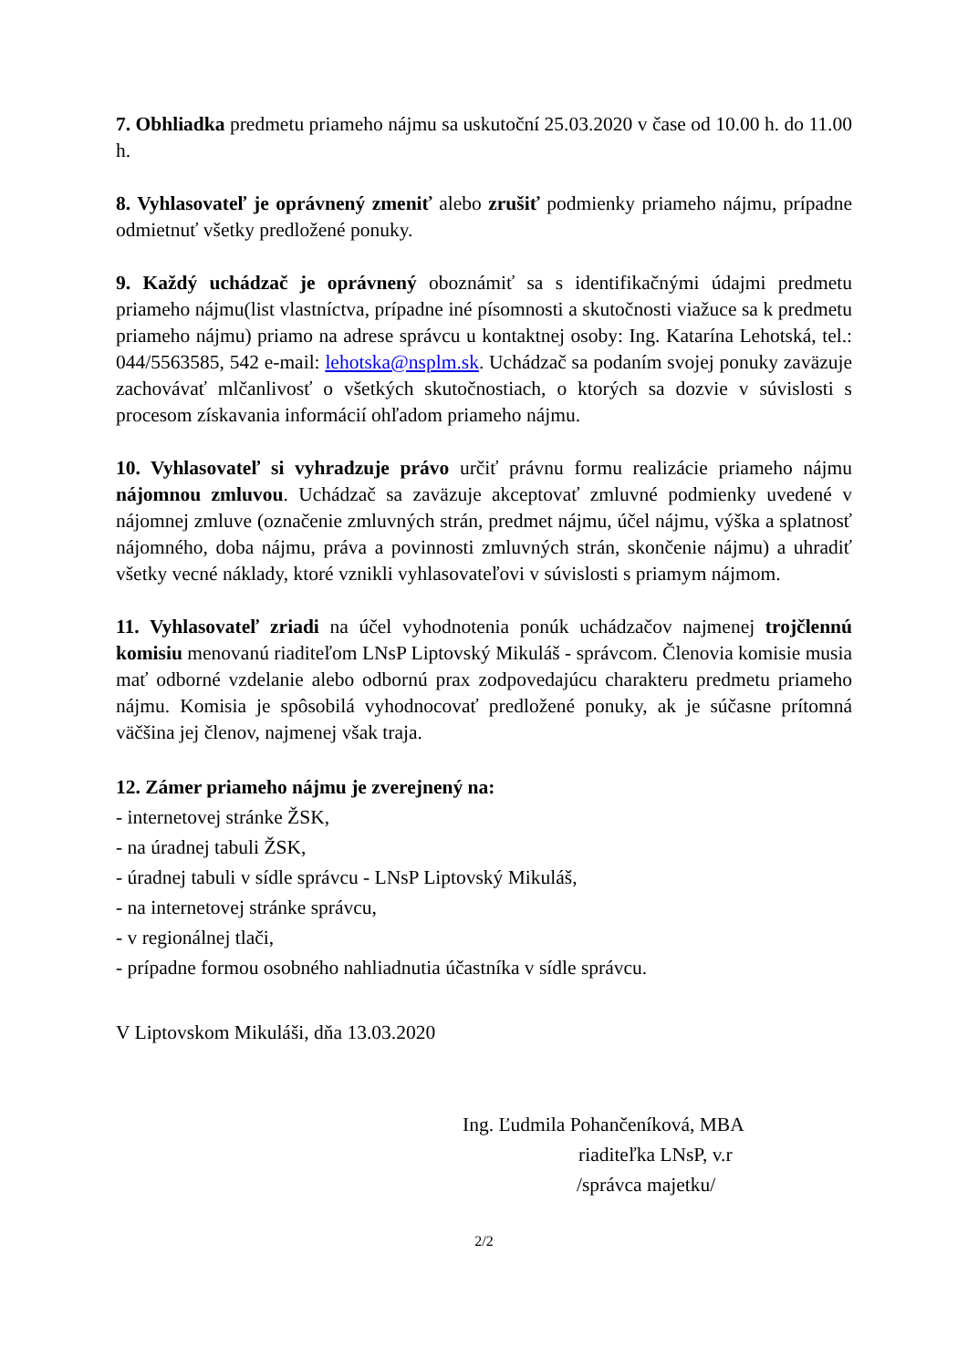7. Obhliadka predmetu priameho nájmu sa uskutoční 25.03.2020 v čase od 10.00 h. do 11.00 h.
8. Vyhlasovateľ je oprávnený zmeniť alebo zrušiť podmienky priameho nájmu, prípadne odmietnuť všetky predložené ponuky.
9. Každý uchádzač je oprávnený oboznámiť sa s identifikačnými údajmi predmetu priameho nájmu(list vlastníctva, prípadne iné písomnosti a skutočnosti viažuce sa k predmetu priameho nájmu) priamo na adrese správcu u kontaktnej osoby: Ing. Katarína Lehotská, tel.: 044/5563585, 542 e-mail: lehotska@nsplm.sk. Uchádzač sa podaním svojej ponuky zaväzuje zachovávať mlčanlivosť o všetkých skutočnostiach, o ktorých sa dozvie v súvislosti s procesom získavania informácií ohľadom priameho nájmu.
10. Vyhlasovateľ si vyhradzuje právo určiť právnu formu realizácie priameho nájmu nájomnou zmluvou. Uchádzač sa zaväzuje akceptovať zmluvné podmienky uvedené v nájomnej zmluve (označenie zmluvných strán, predmet nájmu, účel nájmu, výška a splatnosť nájomného, doba nájmu, práva a povinnosti zmluvných strán, skončenie nájmu) a uhradiť všetky vecné náklady, ktoré vznikli vyhlasovateľovi v súvislosti s priamym nájmom.
11. Vyhlasovateľ zriadi na účel vyhodnotenia ponúk uchádzačov najmenej trojčlennú komisiu menovanú riaditeľom LNsP Liptovský Mikuláš - správcom. Členovia komisie musia mať odborné vzdelanie alebo odbornú prax zodpovedajúcu charakteru predmetu priameho nájmu. Komisia je spôsobilá vyhodnocovať predložené ponuky, ak je súčasne prítomná väčšina jej členov, najmenej však traja.
12. Zámer priameho nájmu je zverejnený na:
- internetovej stránke ŽSK,
- na úradnej tabuli ŽSK,
- úradnej tabuli v sídle správcu - LNsP Liptovský Mikuláš,
- na internetovej stránke správcu,
- v regionálnej tlači,
- prípadne formou osobného nahliadnutia účastníka v sídle správcu.
V Liptovskom Mikuláši, dňa 13.03.2020
Ing. Ľudmila Pohančeníková, MBA
riaditeľka LNsP, v.r
/správca majetku/
2/2